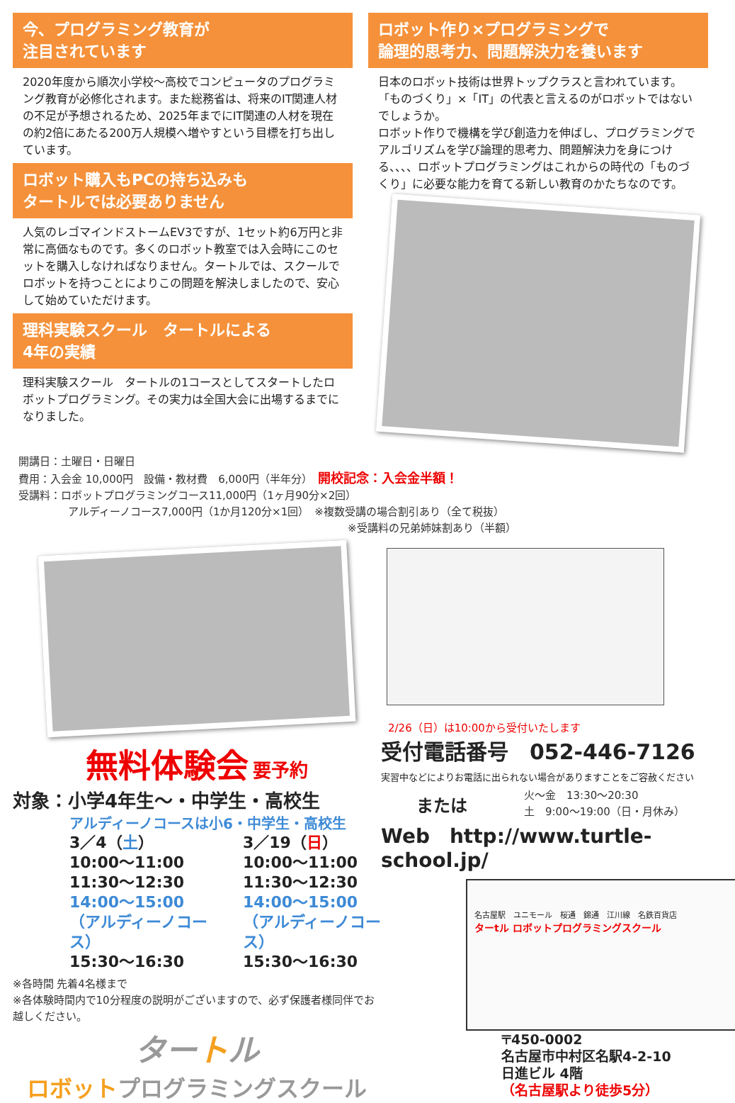今、プログラミング教育が
注目されています
2020年度から順次小学校～高校でコンピュータのプログラミング教育が必修化されます。また総務省は、将来のIT関連人材の不足が予想されるため、2025年までにIT関連の人材を現在の約2倍にあたる200万人規模へ増やすという目標を打ち出しています。
ロボット購入もPCの持ち込みも
タートルでは必要ありません
人気のレゴマインドストームEV3ですが、1セット約6万円と非常に高価なものです。多くのロボット教室では入会時にこのセットを購入しなければなりません。タートルでは、スクールでロボットを持つことによりこの問題を解決しましたので、安心して始めていただけます。
理科実験スクール　タートルによる
4年の実績
理科実験スクール　タートルの1コースとしてスタートしたロボットプログラミング。その実力は全国大会に出場するまでになりました。
ロボット作り×プログラミングで
論理的思考力、問題解決力を養います
日本のロボット技術は世界トップクラスと言われています。「ものづくり」×「IT」の代表と言えるのがロボットではないでしょうか。
ロボット作りで機構を学び創造力を伸ばし、プログラミングでアルゴリズムを学び論理的思考力、問題解決力を身につける、、、、ロボットプログラミングはこれからの時代の「ものづくり」に必要な能力を育てる新しい教育のかたちなのです。
開講日：土曜日・日曜日
費用：入会金 10,000円　設備・教材費　6,000円（半年分）　開校記念：入会金半額！
受講料：ロボットプログラミングコース11,000円（1ヶ月90分×2回）
アルディーノコース7,000円（1か月120分×1回）　※複数受講の場合割引あり（全て税抜）
※受講料の兄弟姉妹割あり（半額）
無料体験会 要予約
対象：小学4年生～・中学生・高校生
アルディーノコースは小6・中学生・高校生
3／4（土）
10:00～11:00
11:30～12:30
14:00～15:00
（アルディーノコース）
15:30～16:30
3／19（日）
10:00～11:00
11:30～12:30
14:00～15:00
（アルディーノコース）
15:30～16:30
※各時間 先着4名様まで
※各体験時間内で10分程度の説明がございますので、必ず保護者様同伴でお越しください。
タートル
ロボットプログラミングスクール
2/26（日）は10:00から受付いたします
受付電話番号　052-446-7126
実習中などによりお電話に出られない場合がありますことをご容赦ください
または 火～金　13:30～20:30
土　9:00～19:00（日・月休み）
Web　http://www.turtle-school.jp/
名古屋駅　ユニモール　桜通　錦通　江川線　名鉄百貨店
ターtル ロボットプログラミングスクール
〒450-0002
名古屋市中村区名駅4-2-10
日進ビル 4階
（名古屋駅より徒歩5分）